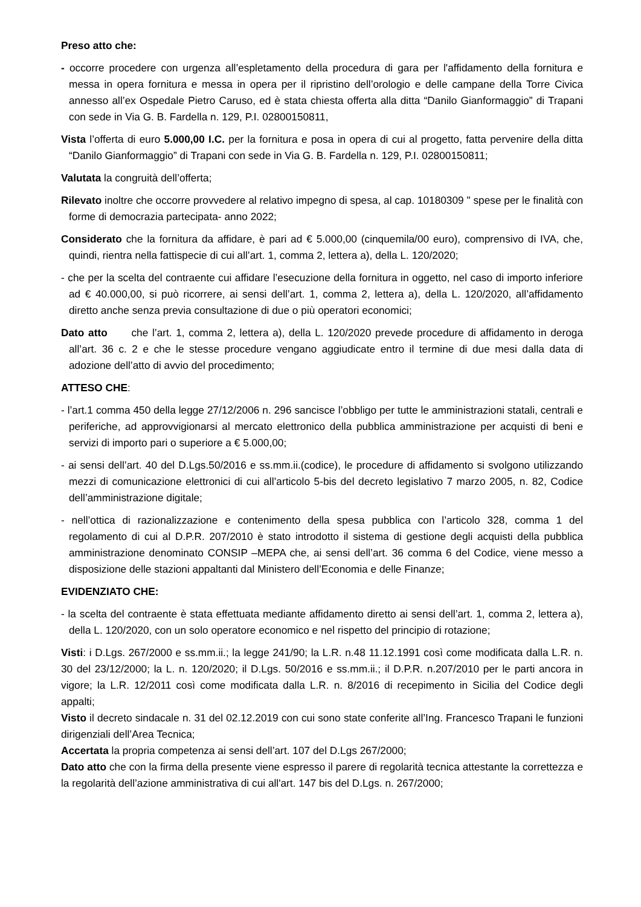Preso atto che:
- occorre procedere con urgenza all’espletamento della procedura di gara per l'affidamento della fornitura e messa in opera fornitura e messa in opera per il ripristino dell’orologio e delle campane della Torre Civica annesso all’ex Ospedale Pietro Caruso, ed è stata chiesta offerta alla ditta “Danilo Gianformaggio” di Trapani con sede in Via G. B. Fardella n. 129, P.I. 02800150811,
Vista l’offerta di euro 5.000,00 I.C. per la fornitura e posa in opera di cui al progetto, fatta pervenire della ditta “Danilo Gianformaggio” di Trapani con sede in Via G. B. Fardella n. 129, P.I. 02800150811;
Valutata la congruità dell’offerta;
Rilevato inoltre che occorre provvedere al relativo impegno di spesa, al cap. 10180309 " spese per le finalità con forme di democrazia partecipata- anno 2022;
Considerato che la fornitura da affidare, è pari ad € 5.000,00 (cinquemila/00 euro), comprensivo di IVA, che, quindi, rientra nella fattispecie di cui all’art. 1, comma 2, lettera a), della L. 120/2020;
- che per la scelta del contraente cui affidare l’esecuzione della fornitura in oggetto, nel caso di importo inferiore ad € 40.000,00, si può ricorrere, ai sensi dell’art. 1, comma 2, lettera a), della L. 120/2020, all’affidamento diretto anche senza previa consultazione di due o più operatori economici;
Dato atto che l’art. 1, comma 2, lettera a), della L. 120/2020 prevede procedure di affidamento in deroga all’art. 36 c. 2 e che le stesse procedure vengano aggiudicate entro il termine di due mesi dalla data di adozione dell’atto di avvio del procedimento;
ATTESO CHE:
- l’art.1 comma 450 della legge 27/12/2006 n. 296 sancisce l’obbligo per tutte le amministrazioni statali, centrali e periferiche, ad approvvigionarsi al mercato elettronico della pubblica amministrazione per acquisti di beni e servizi di importo pari o superiore a € 5.000,00;
- ai sensi dell’art. 40 del D.Lgs.50/2016 e ss.mm.ii.(codice), le procedure di affidamento si svolgono utilizzando mezzi di comunicazione elettronici di cui all’articolo 5-bis del decreto legislativo 7 marzo 2005, n. 82, Codice dell’amministrazione digitale;
- nell’ottica di razionalizzazione e contenimento della spesa pubblica con l’articolo 328, comma 1 del regolamento di cui al D.P.R. 207/2010 è stato introdotto il sistema di gestione degli acquisti della pubblica amministrazione denominato CONSIP –MEPA che, ai sensi dell’art. 36 comma 6 del Codice, viene messo a disposizione delle stazioni appaltanti dal Ministero dell’Economia e delle Finanze;
EVIDENZIATO CHE:
- la scelta del contraente è stata effettuata mediante affidamento diretto ai sensi dell’art. 1, comma 2, lettera a), della L. 120/2020, con un solo operatore economico e nel rispetto del principio di rotazione;
Visti: i D.Lgs. 267/2000 e ss.mm.ii.; la legge 241/90; la L.R. n.48 11.12.1991 così come modificata dalla L.R. n. 30 del 23/12/2000; la L. n. 120/2020; il D.Lgs. 50/2016 e ss.mm.ii.; il D.P.R. n.207/2010 per le parti ancora in vigore; la L.R. 12/2011 così come modificata dalla L.R. n. 8/2016 di recepimento in Sicilia del Codice degli appalti;
Visto il decreto sindacale n. 31 del 02.12.2019 con cui sono state conferite all’Ing. Francesco Trapani le funzioni dirigenziali dell’Area Tecnica;
Accertata la propria competenza ai sensi dell’art. 107 del D.Lgs 267/2000;
Dato atto che con la firma della presente viene espresso il parere di regolarità tecnica attestante la correttezza e la regolarità dell’azione amministrativa di cui all'art. 147 bis del D.Lgs. n. 267/2000;